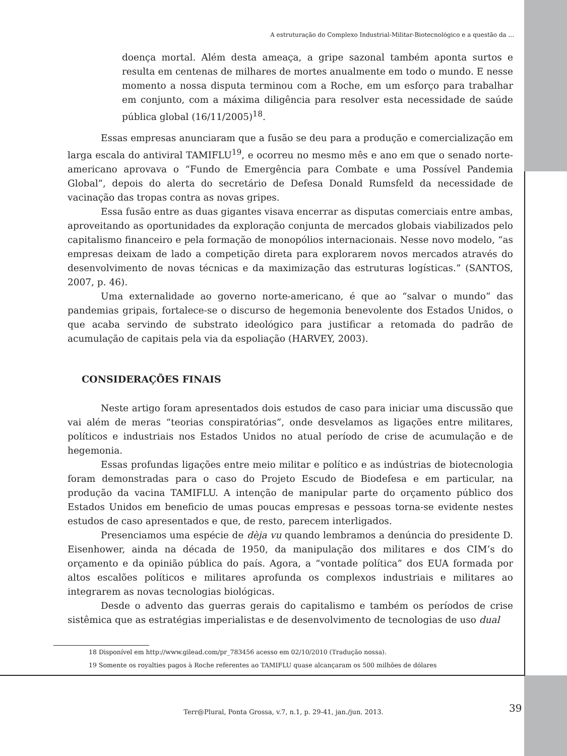A estruturação do Complexo Industrial-Militar-Biotecnológico e a questão da ...
doença mortal. Além desta ameaça, a gripe sazonal também aponta surtos e resulta em centenas de milhares de mortes anualmente em todo o mundo. E nesse momento a nossa disputa terminou com a Roche, em um esforço para trabalhar em conjunto, com a máxima diligência para resolver esta necessidade de saúde pública global (16/11/2005)<sup>18</sup>.
Essas empresas anunciaram que a fusão se deu para a produção e comercialização em larga escala do antiviral TAMIFLU<sup>19</sup>, e ocorreu no mesmo mês e ano em que o senado norte-americano aprovava o “Fundo de Emergência para Combate e uma Possível Pandemia Global”, depois do alerta do secretário de Defesa Donald Rumsfeld da necessidade de vacinação das tropas contra as novas gripes.
Essa fusão entre as duas gigantes visava encerrar as disputas comerciais entre ambas, aproveitando as oportunidades da exploração conjunta de mercados globais viabilizados pelo capitalismo financeiro e pela formação de monopólios internacionais. Nesse novo modelo, “as empresas deixam de lado a competição direta para explorarem novos mercados através do desenvolvimento de novas técnicas e da maximização das estruturas logísticas.” (SANTOS, 2007, p. 46).
Uma externalidade ao governo norte-americano, é que ao “salvar o mundo” das pandemias gripais, fortalece-se o discurso de hegemonia benevolente dos Estados Unidos, o que acaba servindo de substrato ideológico para justificar a retomada do padrão de acumulação de capitais pela via da espoliação (HARVEY, 2003).
CONSIDERAÇÕES FINAIS
Neste artigo foram apresentados dois estudos de caso para iniciar uma discussão que vai além de meras “teorias conspiratórias”, onde desvelamos as ligações entre militares, políticos e industriais nos Estados Unidos no atual período de crise de acumulação e de hegemonia.
Essas profundas ligações entre meio militar e político e as indústrias de biotecnologia foram demonstradas para o caso do Projeto Escudo de Biodefesa e em particular, na produção da vacina TAMIFLU. A intenção de manipular parte do orçamento público dos Estados Unidos em beneficio de umas poucas empresas e pessoas torna-se evidente nestes estudos de caso apresentados e que, de resto, parecem interligados.
Presenciamos uma espécie de dèja vu quando lembramos a denúncia do presidente D. Eisenhower, ainda na década de 1950, da manipulação dos militares e dos CIM’s do orçamento e da opinião pública do país. Agora, a “vontade política” dos EUA formada por altos escalões políticos e militares aprofunda os complexos industriais e militares ao integrarem as novas tecnologias biológicas.
Desde o advento das guerras gerais do capitalismo e também os períodos de crise sistêmica que as estratégias imperialistas e de desenvolvimento de tecnologias de uso dual
18 Disponível em http://www.gilead.com/pr_783456 acesso em 02/10/2010 (Tradução nossa).
19 Somente os royalties pagos à Roche referentes ao TAMIFLU quase alcançaram os 500 milhões de dólares
Terr@Plural, Ponta Grossa, v.7, n.1, p. 29-41, jan./jun. 2013. 39